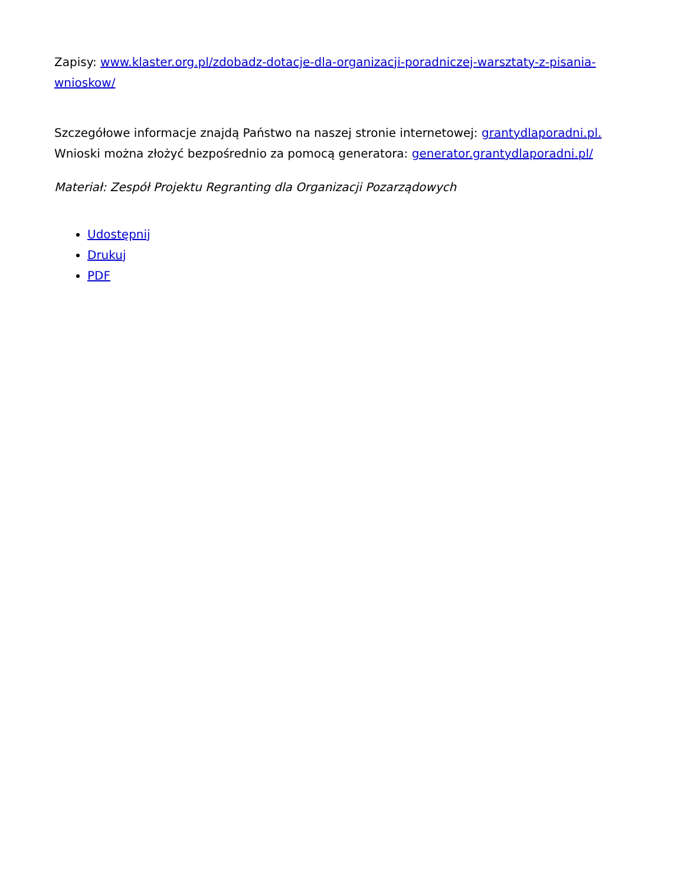Zapisy: www.klaster.org.pl/zdobadz-dotacje-dla-organizacji-poradniczej-warsztaty-z-pisania-wnioskow/
Szczegółowe informacje znajdą Państwo na naszej stronie internetowej: grantydlaporadni.pl. Wnioski można złożyć bezpośrednio za pomocą generatora: generator.grantydlaporadni.pl/
Materiał: Zespół Projektu Regranting dla Organizacji Pozarządowych
Udostępnij
Drukuj
PDF